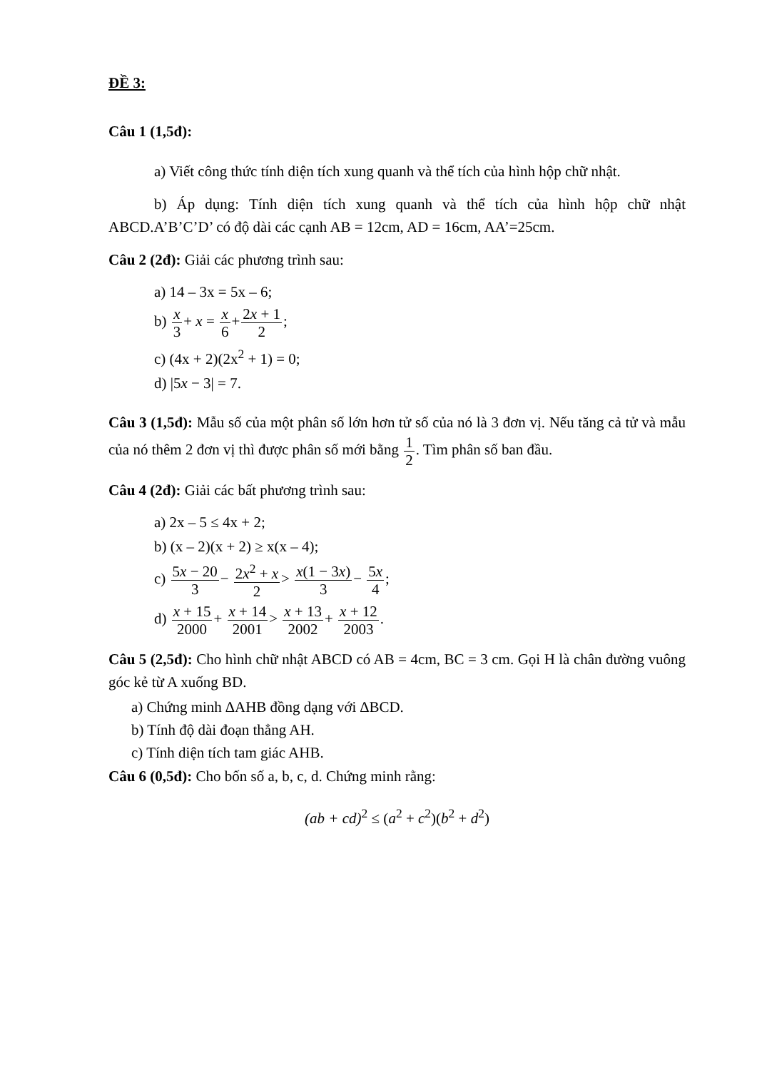ĐỀ 3:
Câu 1 (1,5đ):
a) Viết công thức tính diện tích xung quanh và thể tích của hình hộp chữ nhật.
b) Áp dụng: Tính diện tích xung quanh và thể tích của hình hộp chữ nhật ABCD.A’B’C’D’ có độ dài các cạnh AB = 12cm, AD = 16cm, AA’=25cm.
Câu 2 (2đ): Giải các phương trình sau:
a) 14 – 3x = 5x – 6;
b) x 3+ x = x 6+2x + 1 2;
c) (4x + 2)(2x<sup>2</sup> + 1) = 0;
d) |5x − 3| = 7.
Câu 3 (1,5đ): Mẫu số của một phân số lớn hơn tử số của nó là 3 đơn vị. Nếu tăng cả tử và mẫu của nó thêm 2 đơn vị thì được phân số mới bằng 1 2. Tìm phân số ban đầu.
Câu 4 (2đ): Giải các bất phương trình sau:
a) 2x – 5 ≤ 4x + 2;
b) (x – 2)(x + 2) ≥ x(x – 4);
c) 5x − 20 3− 2x<sup>2</sup> + x 2> x(1 − 3x) 3− 5x 4;
d) x + 15 2000+ x + 14 2001> x + 13 2002+ x + 12 2003.
Câu 5 (2,5đ): Cho hình chữ nhật ABCD có AB = 4cm, BC = 3 cm. Gọi H là chân đường vuông góc kẻ từ A xuống BD.
a) Chứng minh ∆AHB đồng dạng với ∆BCD.
b) Tính độ dài đoạn thẳng AH.
c) Tính diện tích tam giác AHB.
Câu 6 (0,5đ): Cho bốn số a, b, c, d. Chứng minh rằng:
(ab + cd)<sup>2</sup> ≤ (a<sup>2</sup> + c<sup>2</sup>)(b<sup>2</sup> + d<sup>2</sup>)